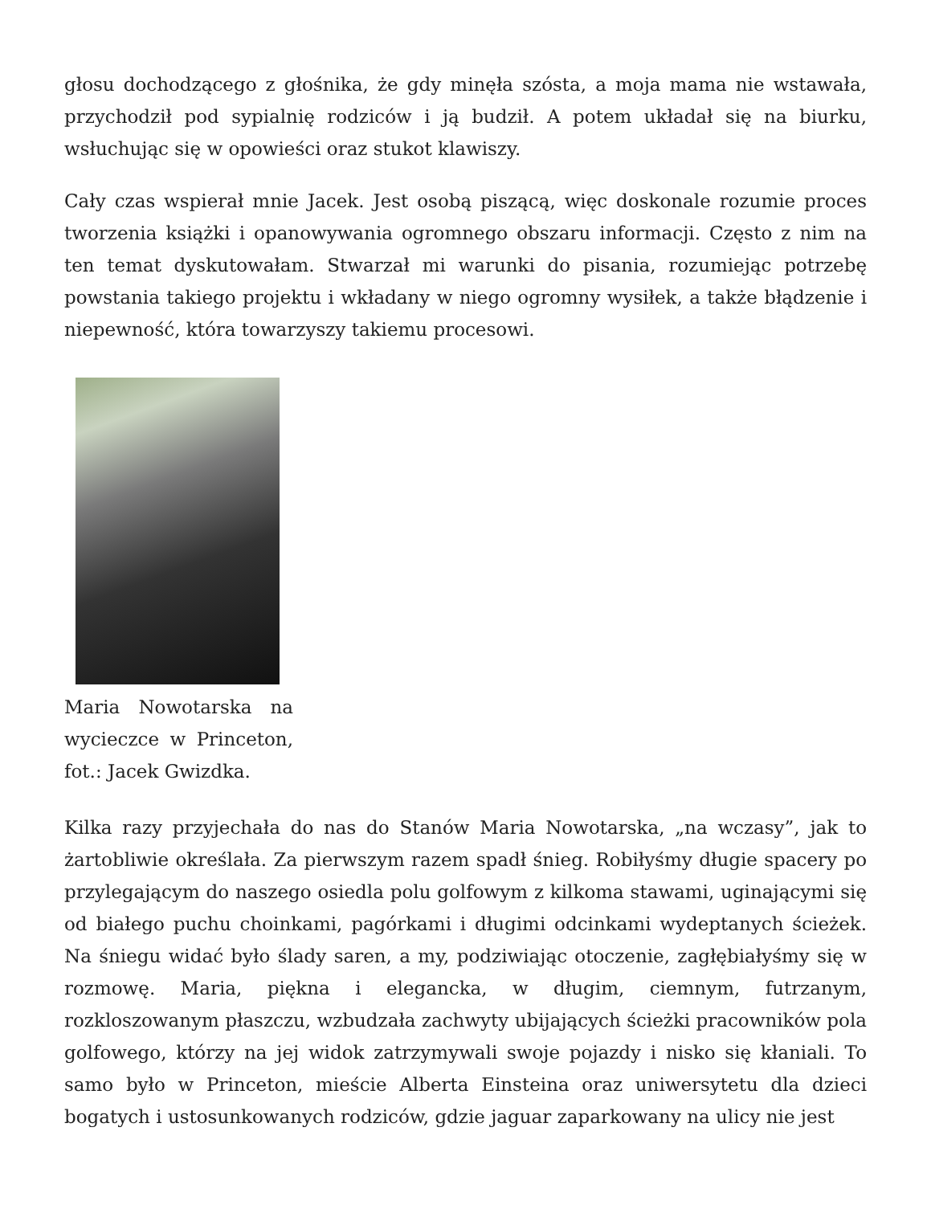głosu dochodzącego z głośnika, że gdy minęła szósta, a moja mama nie wstawała, przychodził pod sypialnię rodziców i ją budził. A potem układał się na biurku, wsłuchując się w opowieści oraz stukot klawiszy.
Cały czas wspierał mnie Jacek. Jest osobą piszącą, więc doskonale rozumie proces tworzenia książki i opanowywania ogromnego obszaru informacji. Często z nim na ten temat dyskutowałam. Stwarzał mi warunki do pisania, rozumiejąc potrzebę powstania takiego projektu i wkładany w niego ogromny wysiłek, a także błądzenie i niepewność, która towarzyszy takiemu procesowi.
Maria Nowotarska na wycieczce w Princeton, fot.: Jacek Gwizdka.
Kilka razy przyjechała do nas do Stanów Maria Nowotarska, „na wczasy”, jak to żartobliwie określała. Za pierwszym razem spadł śnieg. Robiłyśmy długie spacery po przylegającym do naszego osiedla polu golfowym z kilkoma stawami, uginającymi się od białego puchu choinkami, pagórkami i długimi odcinkami wydeptanych ścieżek. Na śniegu widać było ślady saren, a my, podziwiając otoczenie, zagłębiałyśmy się w rozmowę. Maria, piękna i elegancka, w długim, ciemnym, futrzanym, rozkloszowanym płaszczu, wzbudzała zachwyty ubijających ścieżki pracowników pola golfowego, którzy na jej widok zatrzymywali swoje pojazdy i nisko się kłaniali. To samo było w Princeton, mieście Alberta Einsteina oraz uniwersytetu dla dzieci bogatych i ustosunkowanych rodziców, gdzie jaguar zaparkowany na ulicy nie jest